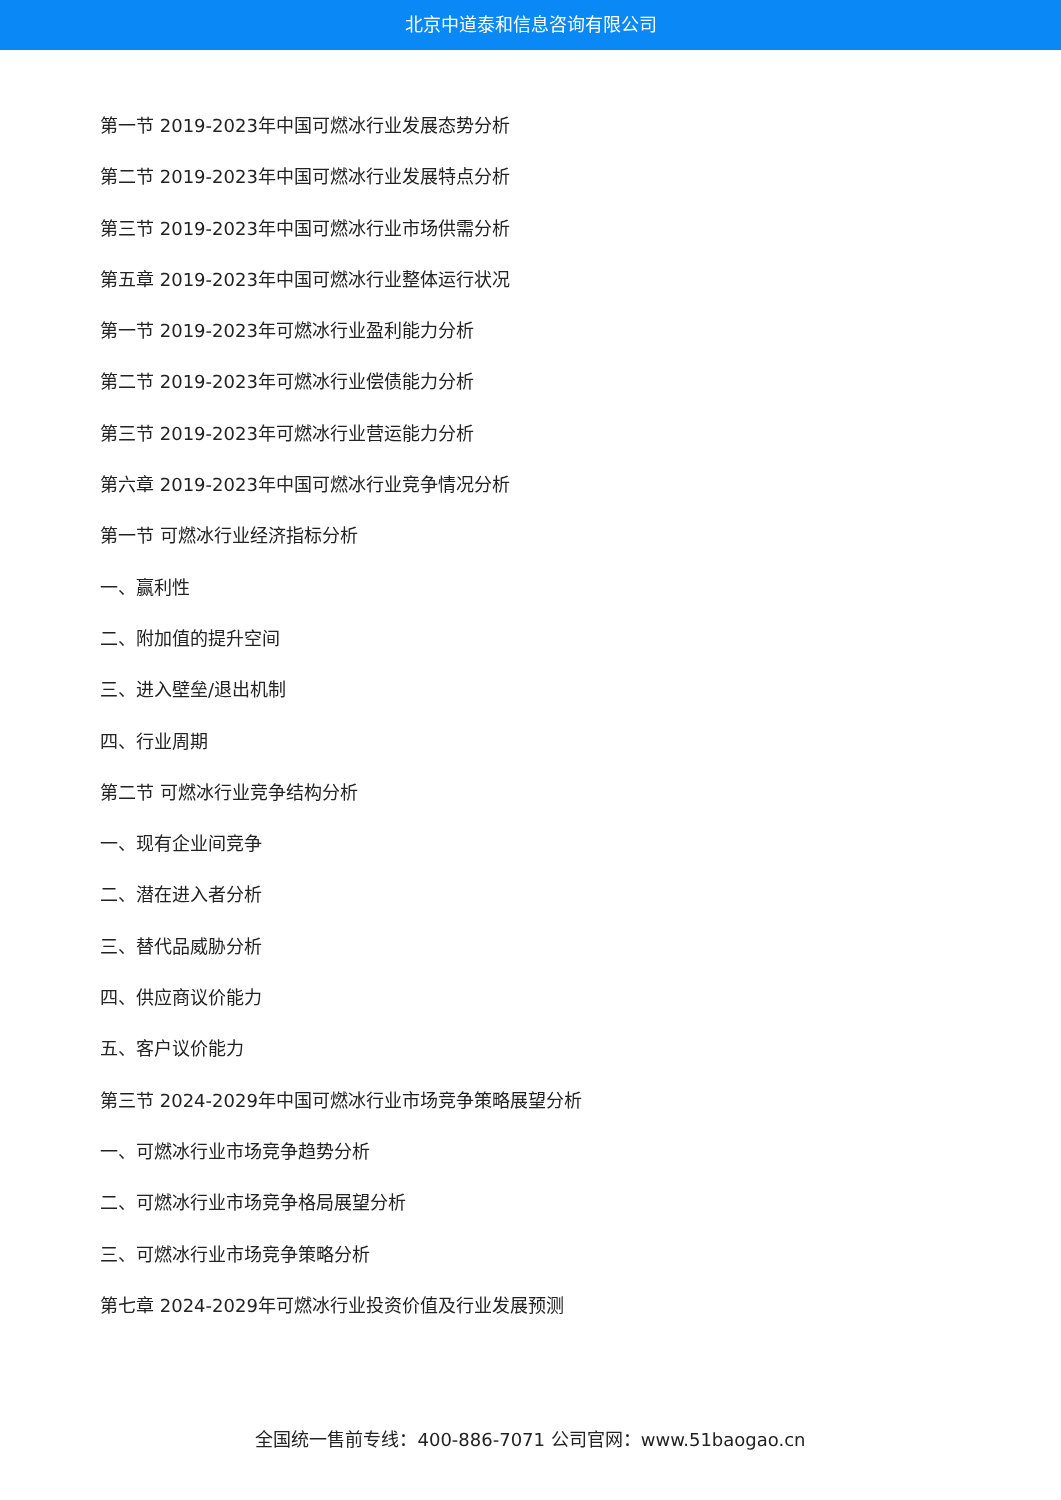北京中道泰和信息咨询有限公司
第一节 2019-2023年中国可燃冰行业发展态势分析
第二节 2019-2023年中国可燃冰行业发展特点分析
第三节 2019-2023年中国可燃冰行业市场供需分析
第五章 2019-2023年中国可燃冰行业整体运行状况
第一节 2019-2023年可燃冰行业盈利能力分析
第二节 2019-2023年可燃冰行业偿债能力分析
第三节 2019-2023年可燃冰行业营运能力分析
第六章 2019-2023年中国可燃冰行业竞争情况分析
第一节 可燃冰行业经济指标分析
一、赢利性
二、附加值的提升空间
三、进入壁垒/退出机制
四、行业周期
第二节 可燃冰行业竞争结构分析
一、现有企业间竞争
二、潜在进入者分析
三、替代品威胁分析
四、供应商议价能力
五、客户议价能力
第三节 2024-2029年中国可燃冰行业市场竞争策略展望分析
一、可燃冰行业市场竞争趋势分析
二、可燃冰行业市场竞争格局展望分析
三、可燃冰行业市场竞争策略分析
第七章 2024-2029年可燃冰行业投资价值及行业发展预测
全国统一售前专线：400-886-7071 公司官网：www.51baogao.cn